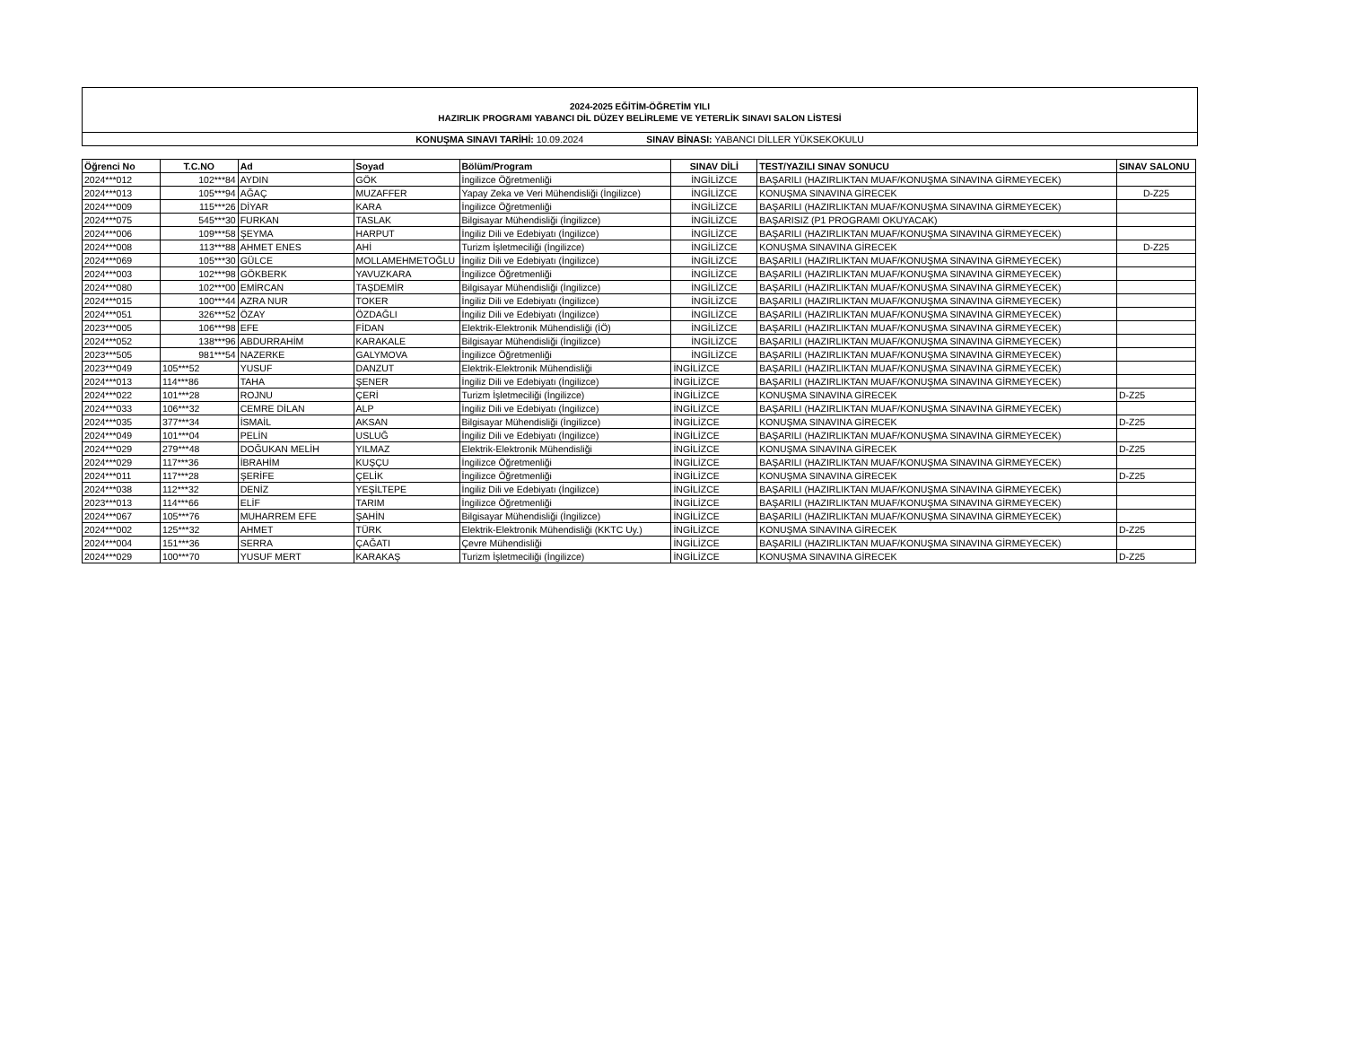2024-2025 EĞİTİM-ÖĞRETİM YILI
HAZIRLIK PROGRAMI YABANCI DİL DÜZEY BELİRLEME VE YETERLİK SINAVI SALON LİSTESİ
KONUŞMA SINAVI TARİHİ: 10.09.2024 SINAV BİNASI: YABANCI DİLLER YÜKSEKOKULU
| Öğrenci No | T.C.NO | Ad | Soyad | Bölüm/Program | SINAV DİLİ | TEST/YAZILI SINAV SONUCU | SINAV SALONU |
| --- | --- | --- | --- | --- | --- | --- | --- |
| 2024***012 | 102***84 | AYDIN | GÖK | İngilizce Öğretmenliği | İNGİLİZCE | BAŞARILI (HAZIRLIKTAN MUAF/KONUŞMA SINAVINA GİRMEYECEK) | |
| 2024***013 | 105***94 | AĞAÇ | MUZAFFER | Yapay Zeka ve Veri Mühendisliği (İngilizce) | İNGİLİZCE | KONUŞMA SINAVINA GİRECEK | D-Z25 |
| 2024***009 | 115***26 | DİYAR | KARA | İngilizce Öğretmenliği | İNGİLİZCE | BAŞARILI (HAZIRLIKTAN MUAF/KONUŞMA SINAVINA GİRMEYECEK) | |
| 2024***075 | 545***30 | FURKAN | TASLAK | Bilgisayar Mühendisliği (İngilizce) | İNGİLİZCE | BAŞARISIZ (P1 PROGRAMI OKUYACAK) | |
| 2024***006 | 109***58 | ŞEYMA | HARPUT | İngiliz Dili ve Edebiyatı (İngilizce) | İNGİLİZCE | BAŞARILI (HAZIRLIKTAN MUAF/KONUŞMA SINAVINA GİRMEYECEK) | |
| 2024***008 | 113***88 | AHMET ENES | AHİ | Turizm İşletmeciliği (İngilizce) | İNGİLİZCE | KONUŞMA SINAVINA GİRECEK | D-Z25 |
| 2024***069 | 105***30 | GÜLCE | MOLLAMEHMETOĞLU | İngiliz Dili ve Edebiyatı (İngilizce) | İNGİLİZCE | BAŞARILI (HAZIRLIKTAN MUAF/KONUŞMA SINAVINA GİRMEYECEK) | |
| 2024***003 | 102***98 | GÖKBERK | YAVUZKARA | İngilizce Öğretmenliği | İNGİLİZCE | BAŞARILI (HAZIRLIKTAN MUAF/KONUŞMA SINAVINA GİRMEYECEK) | |
| 2024***080 | 102***00 | EMİRCAN | TAŞDEMİR | Bilgisayar Mühendisliği (İngilizce) | İNGİLİZCE | BAŞARILI (HAZIRLIKTAN MUAF/KONUŞMA SINAVINA GİRMEYECEK) | |
| 2024***015 | 100***44 | AZRA NUR | TOKER | İngiliz Dili ve Edebiyatı (İngilizce) | İNGİLİZCE | BAŞARILI (HAZIRLIKTAN MUAF/KONUŞMA SINAVINA GİRMEYECEK) | |
| 2024***051 | 326***52 | ÖZAY | ÖZDAĞLI | İngiliz Dili ve Edebiyatı (İngilizce) | İNGİLİZCE | BAŞARILI (HAZIRLIKTAN MUAF/KONUŞMA SINAVINA GİRMEYECEK) | |
| 2023***005 | 106***98 | EFE | FİDAN | Elektrik-Elektronik Mühendisliği (İÖ) | İNGİLİZCE | BAŞARILI (HAZIRLIKTAN MUAF/KONUŞMA SINAVINA GİRMEYECEK) | |
| 2024***052 | 138***96 | ABDURRAHİM | KARAKALE | Bilgisayar Mühendisliği (İngilizce) | İNGİLİZCE | BAŞARILI (HAZIRLIKTAN MUAF/KONUŞMA SINAVINA GİRMEYECEK) | |
| 2023***505 | 981***54 | NAZERKE | GALYMOVA | İngilizce Öğretmenliği | İNGİLİZCE | BAŞARILI (HAZIRLIKTAN MUAF/KONUŞMA SINAVINA GİRMEYECEK) | |
| 2023***049 | 105***52 | YUSUF | DANZUT | Elektrik-Elektronik Mühendisliği | İNGİLİZCE | BAŞARILI (HAZIRLIKTAN MUAF/KONUŞMA SINAVINA GİRMEYECEK) | |
| 2024***013 | 114***86 | TAHA | ŞENER | İngiliz Dili ve Edebiyatı (İngilizce) | İNGİLİZCE | BAŞARILI (HAZIRLIKTAN MUAF/KONUŞMA SINAVINA GİRMEYECEK) | |
| 2024***022 | 101***28 | ROJNU | ÇERİ | Turizm İşletmeciliği (İngilizce) | İNGİLİZCE | KONUŞMA SINAVINA GİRECEK | D-Z25 |
| 2024***033 | 106***32 | CEMRE DİLAN | ALP | İngiliz Dili ve Edebiyatı (İngilizce) | İNGİLİZCE | BAŞARILI (HAZIRLIKTAN MUAF/KONUŞMA SINAVINA GİRMEYECEK) | |
| 2024***035 | 377***34 | İSMAİL | AKSAN | Bilgisayar Mühendisliği (İngilizce) | İNGİLİZCE | KONUŞMA SINAVINA GİRECEK | D-Z25 |
| 2024***049 | 101***04 | PELİN | USLUĞ | İngiliz Dili ve Edebiyatı (İngilizce) | İNGİLİZCE | BAŞARILI (HAZIRLIKTAN MUAF/KONUŞMA SINAVINA GİRMEYECEK) | |
| 2024***029 | 279***48 | DOĞUKAN MELİH | YILMAZ | Elektrik-Elektronik Mühendisliği | İNGİLİZCE | KONUŞMA SINAVINA GİRECEK | D-Z25 |
| 2024***029 | 117***36 | İBRAHİM | KUŞÇU | İngilizce Öğretmenliği | İNGİLİZCE | BAŞARILI (HAZIRLIKTAN MUAF/KONUŞMA SINAVINA GİRMEYECEK) | |
| 2024***011 | 117***28 | ŞERİFE | ÇELİK | İngilizce Öğretmenliği | İNGİLİZCE | KONUŞMA SINAVINA GİRECEK | D-Z25 |
| 2024***038 | 112***32 | DENİZ | YEŞİLTEPE | İngiliz Dili ve Edebiyatı (İngilizce) | İNGİLİZCE | BAŞARILI (HAZIRLIKTAN MUAF/KONUŞMA SINAVINA GİRMEYECEK) | |
| 2023***013 | 114***66 | ELİF | TARIM | İngilizce Öğretmenliği | İNGİLİZCE | BAŞARILI (HAZIRLIKTAN MUAF/KONUŞMA SINAVINA GİRMEYECEK) | |
| 2024***067 | 105***76 | MUHARREM EFE | ŞAHİN | Bilgisayar Mühendisliği (İngilizce) | İNGİLİZCE | BAŞARILI (HAZIRLIKTAN MUAF/KONUŞMA SINAVINA GİRMEYECEK) | |
| 2024***002 | 125***32 | AHMET | TÜRK | Elektrik-Elektronik Mühendisliği (KKTC Uy.) | İNGİLİZCE | KONUŞMA SINAVINA GİRECEK | D-Z25 |
| 2024***004 | 151***36 | SERRA | ÇAĞATI | Çevre Mühendisliği | İNGİLİZCE | BAŞARILI (HAZIRLIKTAN MUAF/KONUŞMA SINAVINA GİRMEYECEK) | |
| 2024***029 | 100***70 | YUSUF MERT | KARAKAŞ | Turizm İşletmeciliği (İngilizce) | İNGİLİZCE | KONUŞMA SINAVINA GİRECEK | D-Z25 |